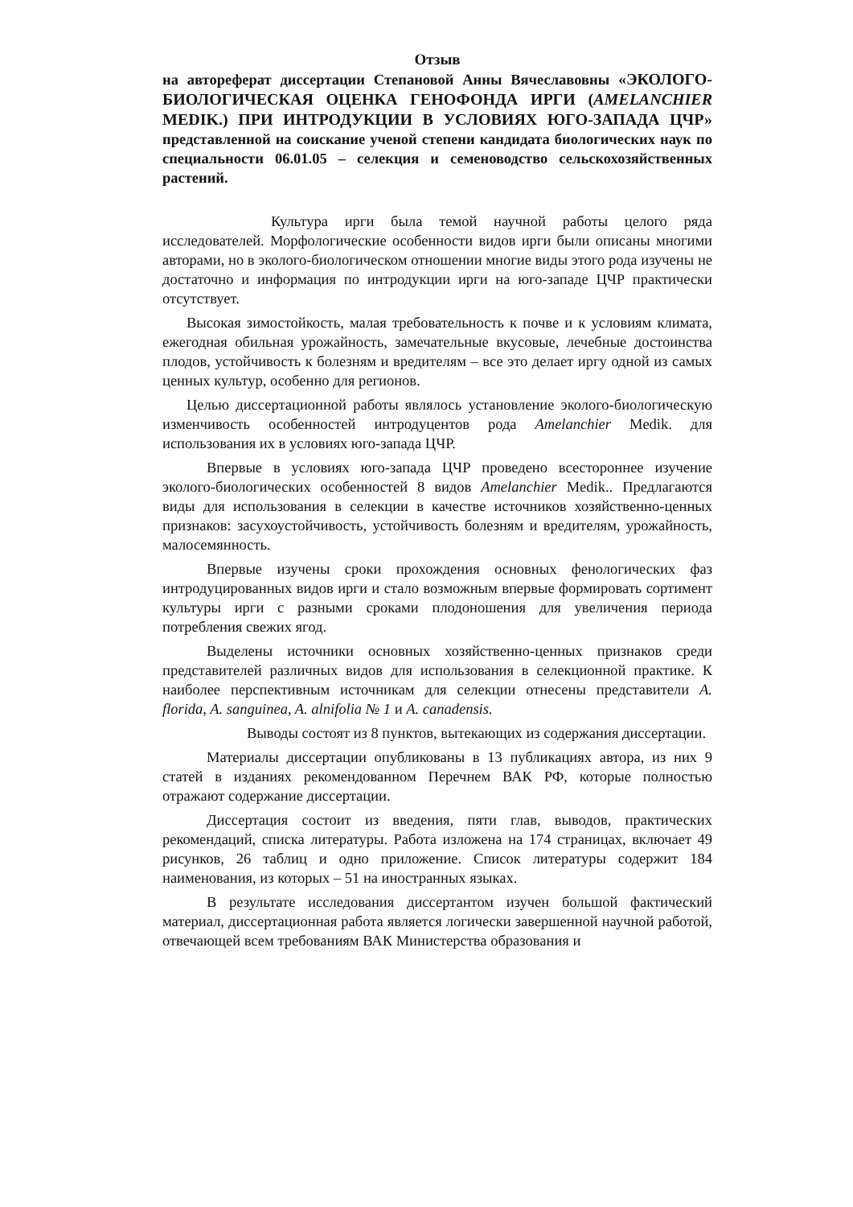Отзыв
на автореферат диссертации Степановой Анны Вячеславовны «ЭКОЛОГО-БИОЛОГИЧЕСКАЯ ОЦЕНКА ГЕНОФОНДА ИРГИ (AMELANCHIER MEDIK.) ПРИ ИНТРОДУКЦИИ В УСЛОВИЯХ ЮГО-ЗАПАДА ЦЧР» представленной на соискание ученой степени кандидата биологических наук по специальности 06.01.05 – селекция и семеноводство сельскохозяйственных растений.
Культура ирги была темой научной работы целого ряда исследователей. Морфологические особенности видов ирги были описаны многими авторами, но в эколого-биологическом отношении многие виды этого рода изучены не достаточно и информация по интродукции ирги на юго-западе ЦЧР практически отсутствует.
Высокая зимостойкость, малая требовательность к почве и к условиям климата, ежегодная обильная урожайность, замечательные вкусовые, лечебные достоинства плодов, устойчивость к болезням и вредителям – все это делает иргу одной из самых ценных культур, особенно для регионов.
Целью диссертационной работы являлось установление эколого-биологическую изменчивость особенностей интродуцентов рода Amelanchier Medik. для использования их в условиях юго-запада ЦЧР.
Впервые в условиях юго-запада ЦЧР проведено всестороннее изучение эколого-биологических особенностей 8 видов Amelanchier Medik.. Предлагаются виды для использования в селекции в качестве источников хозяйственно-ценных признаков: засухоустойчивость, устойчивость болезням и вредителям, урожайность, малосемянность.
Впервые изучены сроки прохождения основных фенологических фаз интродуцированных видов ирги и стало возможным впервые формировать сортимент культуры ирги с разными сроками плодоношения для увеличения периода потребления свежих ягод.
Выделены источники основных хозяйственно-ценных признаков среди представителей различных видов для использования в селекционной практике. К наиболее перспективным источникам для селекции отнесены представители A. florida, A. sanguinea, A. alnifolia № 1 и A. canadensis.
Выводы состоят из 8 пунктов, вытекающих из содержания диссертации.
Материалы диссертации опубликованы в 13 публикациях автора, из них 9 статей в изданиях рекомендованном Перечнем ВАК РФ, которые полностью отражают содержание диссертации.
Диссертация состоит из введения, пяти глав, выводов, практических рекомендаций, списка литературы. Работа изложена на 174 страницах, включает 49 рисунков, 26 таблиц и одно приложение. Список литературы содержит 184 наименования, из которых – 51 на иностранных языках.
В результате исследования диссертантом изучен большой фактический материал, диссертационная работа является логически завершенной научной работой, отвечающей всем требованиям ВАК Министерства образования и